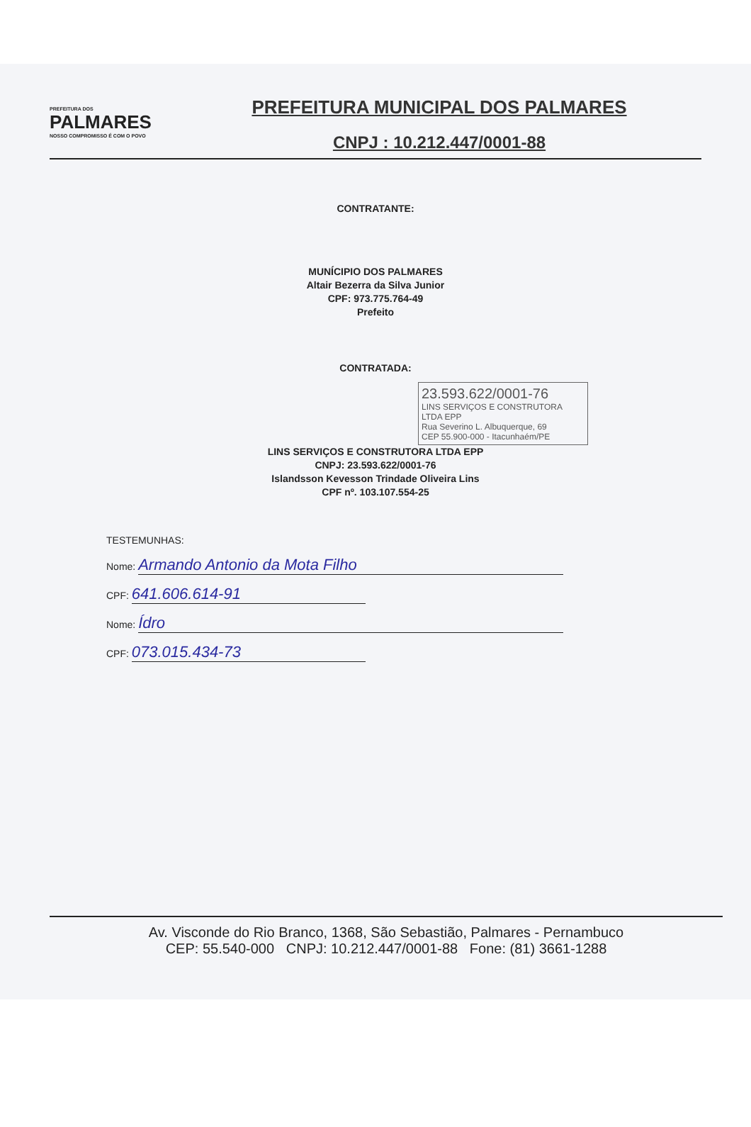PREFEITURA DOS
PALMARES
NOSSO COMPROMISSO É COM O POVO
PREFEITURA MUNICIPAL DOS PALMARES
CNPJ : 10.212.447/0001-88
CONTRATANTE:
MUNÍCIPIO DOS PALMARES
Altair Bezerra da Silva Junior
CPF: 973.775.764-49
Prefeito
CONTRATADA:
23.593.622/0001-76
LINS SERVIÇOS E CONSTRUTORA LTDA EPP
Rua Severino L. Albuquerque, 69
CEP 55.900-000 - Itacunhaém/PE
LINS SERVIÇOS E CONSTRUTORA LTDA EPP
CNPJ: 23.593.622/0001-76
Islandsson Kevesson Trindade Oliveira Lins
CPF nº. 103.107.554-25
TESTEMUNHAS:
Nome: Armando Antonio da Mota Filho
CPF: 641.606.614-91
Nome: Ídro
CPF: 073.015.434-73
Av. Visconde do Rio Branco, 1368, São Sebastião, Palmares - Pernambuco
CEP: 55.540-000 CNPJ: 10.212.447/0001-88 Fone: (81) 3661-1288